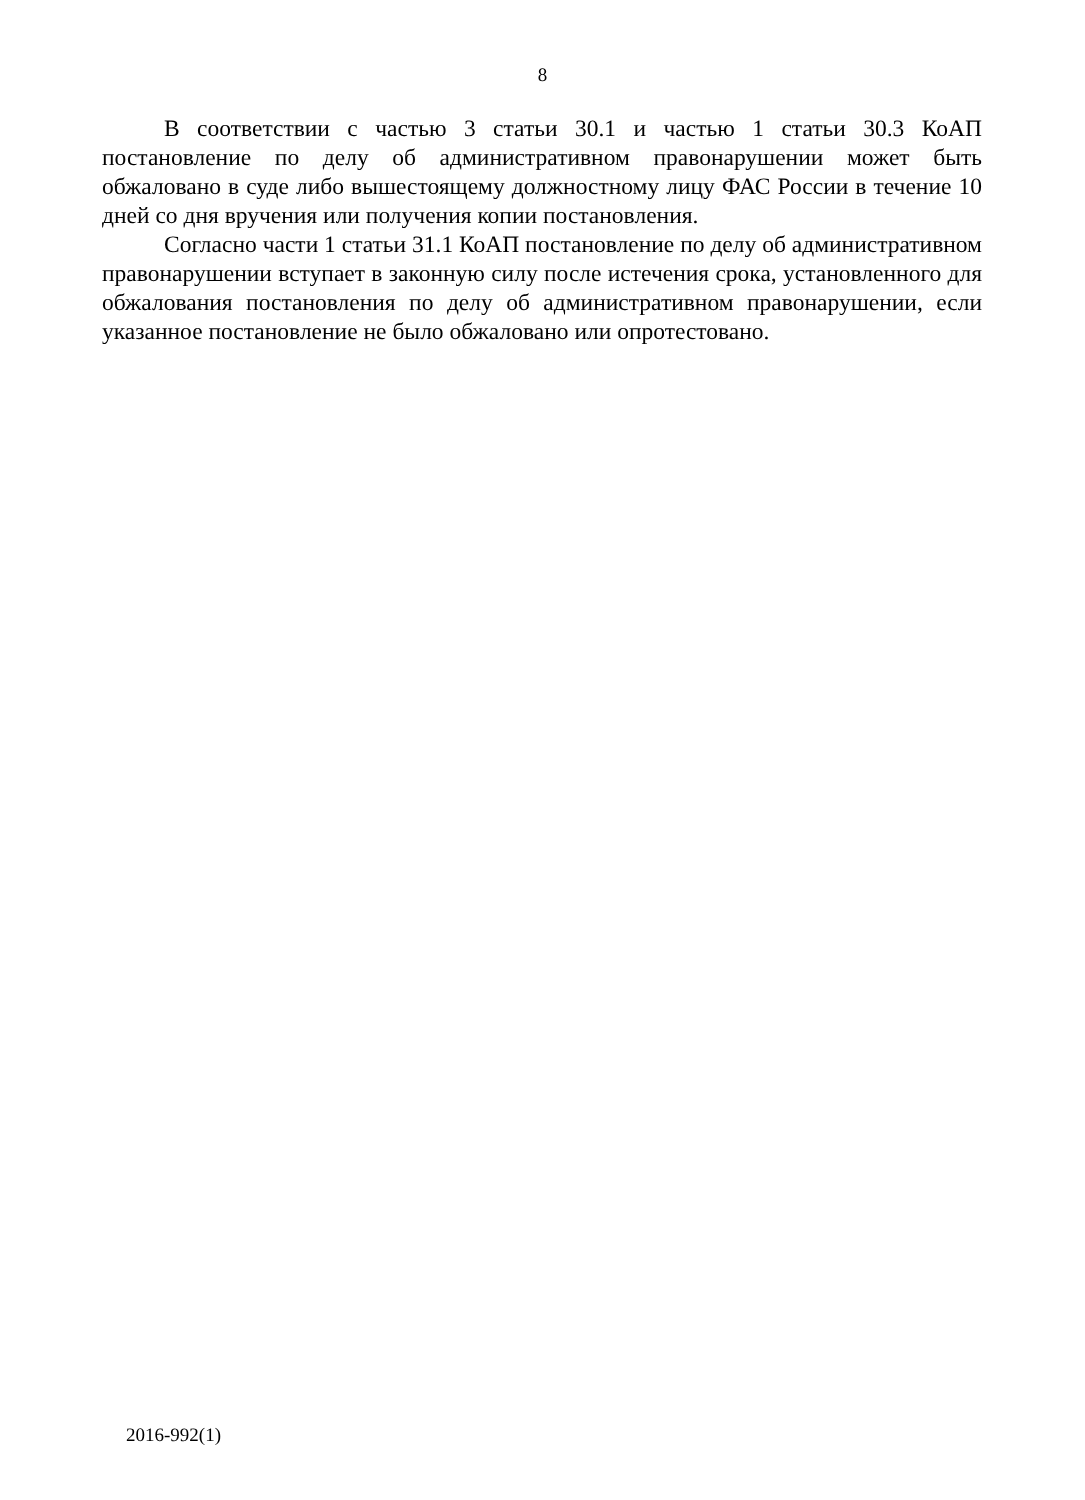8
В соответствии с частью 3 статьи 30.1 и частью 1 статьи 30.3 КоАП постановление по делу об административном правонарушении может быть обжаловано в суде либо вышестоящему должностному лицу ФАС России в течение 10 дней со дня вручения или получения копии постановления.
Согласно части 1 статьи 31.1 КоАП постановление по делу об административном правонарушении вступает в законную силу после истечения срока, установленного для обжалования постановления по делу об административном правонарушении, если указанное постановление не было обжаловано или опротестовано.
2016-992(1)